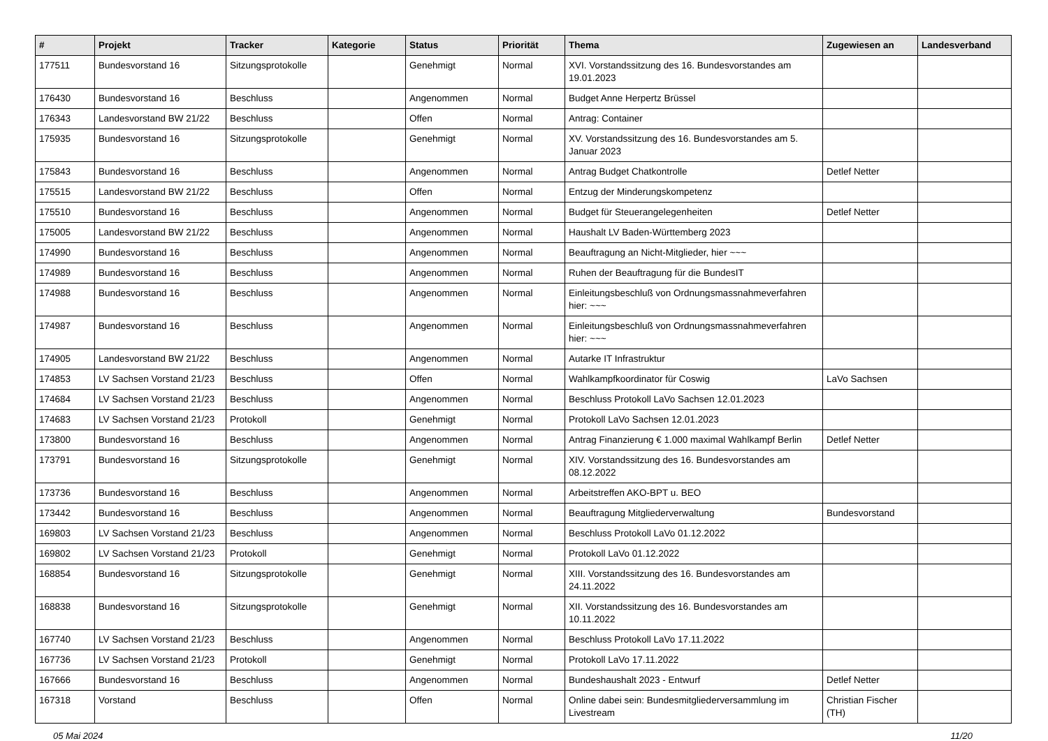| # | Projekt | Tracker | Kategorie | Status | Priorität | Thema | Zugewiesen an | Landesverband |
| --- | --- | --- | --- | --- | --- | --- | --- | --- |
| 177511 | Bundesvorstand 16 | Sitzungsprotokolle | | Genehmigt | Normal | XVI. Vorstandssitzung des 16. Bundesvorstandes am 19.01.2023 | | |
| 176430 | Bundesvorstand 16 | Beschluss | | Angenommen | Normal | Budget Anne Herpertz Brüssel | | |
| 176343 | Landesvorstand BW 21/22 | Beschluss | | Offen | Normal | Antrag: Container | | |
| 175935 | Bundesvorstand 16 | Sitzungsprotokolle | | Genehmigt | Normal | XV. Vorstandssitzung des 16. Bundesvorstandes am 5. Januar 2023 | | |
| 175843 | Bundesvorstand 16 | Beschluss | | Angenommen | Normal | Antrag Budget Chatkontrolle | Detlef Netter | |
| 175515 | Landesvorstand BW 21/22 | Beschluss | | Offen | Normal | Entzug der Minderungskompetenz | | |
| 175510 | Bundesvorstand 16 | Beschluss | | Angenommen | Normal | Budget für Steuerangelegenheiten | Detlef Netter | |
| 175005 | Landesvorstand BW 21/22 | Beschluss | | Angenommen | Normal | Haushalt LV Baden-Württemberg 2023 | | |
| 174990 | Bundesvorstand 16 | Beschluss | | Angenommen | Normal | Beauftragung an Nicht-Mitglieder, hier ~~~ | | |
| 174989 | Bundesvorstand 16 | Beschluss | | Angenommen | Normal | Ruhen der Beauftragung für die BundesIT | | |
| 174988 | Bundesvorstand 16 | Beschluss | | Angenommen | Normal | Einleitungsbeschluß von Ordnungsmassnahmeverfahren hier: ~~~ | | |
| 174987 | Bundesvorstand 16 | Beschluss | | Angenommen | Normal | Einleitungsbeschluß von Ordnungsmassnahmeverfahren hier: ~~~ | | |
| 174905 | Landesvorstand BW 21/22 | Beschluss | | Angenommen | Normal | Autarke IT Infrastruktur | | |
| 174853 | LV Sachsen Vorstand 21/23 | Beschluss | | Offen | Normal | Wahlkampfkoordinator für Coswig | LaVo Sachsen | |
| 174684 | LV Sachsen Vorstand 21/23 | Beschluss | | Angenommen | Normal | Beschluss Protokoll LaVo Sachsen 12.01.2023 | | |
| 174683 | LV Sachsen Vorstand 21/23 | Protokoll | | Genehmigt | Normal | Protokoll LaVo Sachsen 12.01.2023 | | |
| 173800 | Bundesvorstand 16 | Beschluss | | Angenommen | Normal | Antrag Finanzierung € 1.000 maximal Wahlkampf Berlin | Detlef Netter | |
| 173791 | Bundesvorstand 16 | Sitzungsprotokolle | | Genehmigt | Normal | XIV. Vorstandssitzung des 16. Bundesvorstandes am 08.12.2022 | | |
| 173736 | Bundesvorstand 16 | Beschluss | | Angenommen | Normal | Arbeitstreffen AKO-BPT u. BEO | | |
| 173442 | Bundesvorstand 16 | Beschluss | | Angenommen | Normal | Beauftragung Mitgliederverwaltung | Bundesvorstand | |
| 169803 | LV Sachsen Vorstand 21/23 | Beschluss | | Angenommen | Normal | Beschluss Protokoll LaVo 01.12.2022 | | |
| 169802 | LV Sachsen Vorstand 21/23 | Protokoll | | Genehmigt | Normal | Protokoll LaVo 01.12.2022 | | |
| 168854 | Bundesvorstand 16 | Sitzungsprotokolle | | Genehmigt | Normal | XIII. Vorstandssitzung des 16. Bundesvorstandes am 24.11.2022 | | |
| 168838 | Bundesvorstand 16 | Sitzungsprotokolle | | Genehmigt | Normal | XII. Vorstandssitzung des 16. Bundesvorstandes am 10.11.2022 | | |
| 167740 | LV Sachsen Vorstand 21/23 | Beschluss | | Angenommen | Normal | Beschluss Protokoll LaVo 17.11.2022 | | |
| 167736 | LV Sachsen Vorstand 21/23 | Protokoll | | Genehmigt | Normal | Protokoll LaVo 17.11.2022 | | |
| 167666 | Bundesvorstand 16 | Beschluss | | Angenommen | Normal | Bundeshaushalt 2023 - Entwurf | Detlef Netter | |
| 167318 | Vorstand | Beschluss | | Offen | Normal | Online dabei sein: Bundesmitgliederversammlung im Livestream | Christian Fischer (TH) | |
05 Mai 2024 11/20